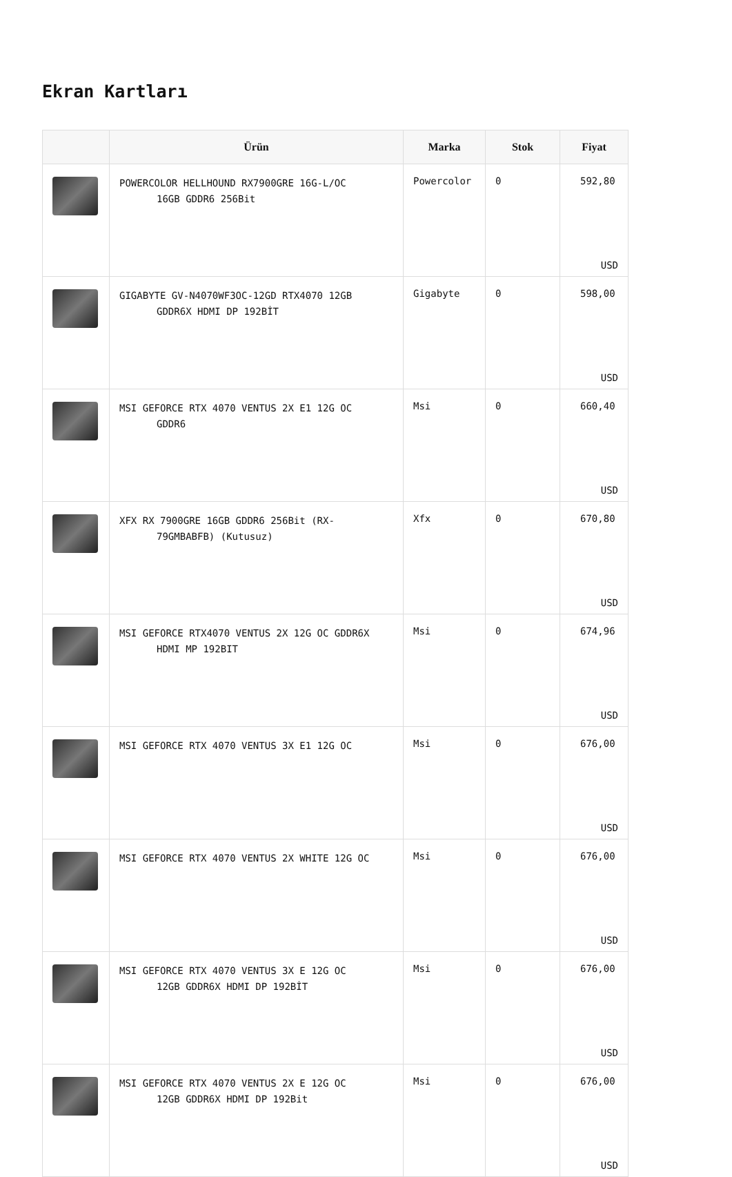Ekran Kartları
| | Ürün | Marka | Stok | Fiyat |
| --- | --- | --- | --- | --- |
| | POWERCOLOR HELLHOUND RX7900GRE 16G-L/OC 16GB GDDR6 256Bit | Powercolor | 0 | 592,80 USD |
| | GIGABYTE GV-N4070WF3OC-12GD RTX4070 12GB GDDR6X HDMI DP 192BİT | Gigabyte | 0 | 598,00 USD |
| | MSI GEFORCE RTX 4070 VENTUS 2X E1 12G OC GDDR6 | Msi | 0 | 660,40 USD |
| | XFX RX 7900GRE 16GB GDDR6 256Bit (RX- 79GMBABFB) (Kutusuz) | Xfx | 0 | 670,80 USD |
| | MSI GEFORCE RTX4070 VENTUS 2X 12G OC GDDR6X HDMI MP 192BIT | Msi | 0 | 674,96 USD |
| | MSI GEFORCE RTX 4070 VENTUS 3X E1 12G OC | Msi | 0 | 676,00 USD |
| | MSI GEFORCE RTX 4070 VENTUS 2X WHITE 12G OC | Msi | 0 | 676,00 USD |
| | MSI GEFORCE RTX 4070 VENTUS 3X E 12G OC 12GB GDDR6X HDMI DP 192BİT | Msi | 0 | 676,00 USD |
| | MSI GEFORCE RTX 4070 VENTUS 2X E 12G OC 12GB GDDR6X HDMI DP 192Bit | Msi | 0 | 676,00 USD |